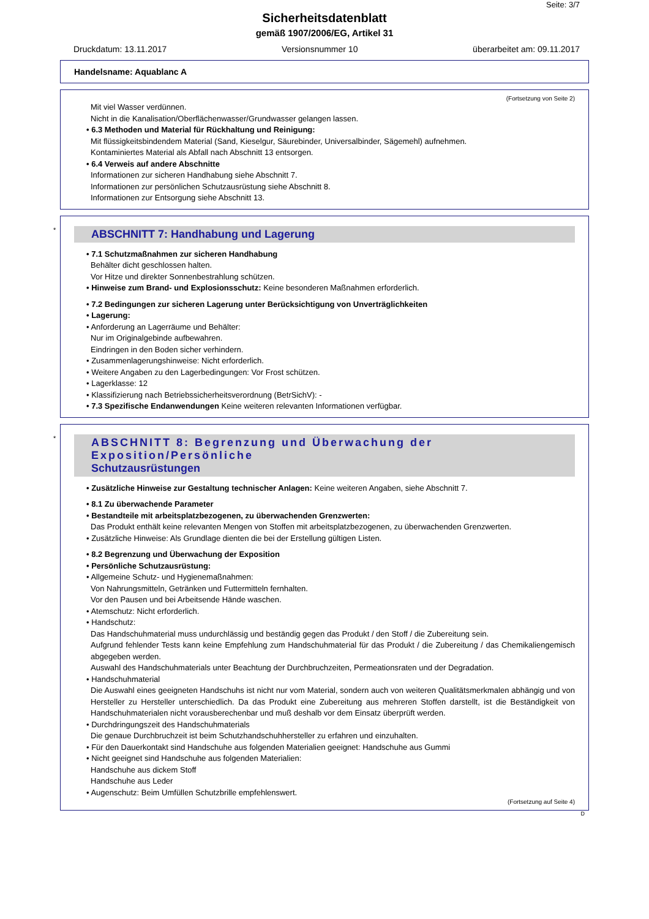Seite: 3/7
Sicherheitsdatenblatt
gemäß 1907/2006/EG, Artikel 31
Druckdatum: 13.11.2017 Versionsnummer 10 überarbeitet am: 09.11.2017
Handelsname: Aquablanc A
(Fortsetzung von Seite 2)
Mit viel Wasser verdünnen.
Nicht in die Kanalisation/Oberflächenwasser/Grundwasser gelangen lassen.
• 6.3 Methoden und Material für Rückhaltung und Reinigung:
Mit flüssigkeitsbindendem Material (Sand, Kieselgur, Säurebinder, Universalbinder, Sägemehl) aufnehmen.
Kontaminiertes Material als Abfall nach Abschnitt 13 entsorgen.
• 6.4 Verweis auf andere Abschnitte
Informationen zur sicheren Handhabung siehe Abschnitt 7.
Informationen zur persönlichen Schutzausrüstung siehe Abschnitt 8.
Informationen zur Entsorgung siehe Abschnitt 13.
*
ABSCHNITT 7: Handhabung und Lagerung
• 7.1 Schutzmaßnahmen zur sicheren Handhabung
Behälter dicht geschlossen halten.
Vor Hitze und direkter Sonnenbestrahlung schützen.
• Hinweise zum Brand- und Explosionsschutz: Keine besonderen Maßnahmen erforderlich.
• 7.2 Bedingungen zur sicheren Lagerung unter Berücksichtigung von Unverträglichkeiten
• Lagerung:
• Anforderung an Lagerräume und Behälter:
Nur im Originalgebinde aufbewahren.
Eindringen in den Boden sicher verhindern.
• Zusammenlagerungshinweise: Nicht erforderlich.
• Weitere Angaben zu den Lagerbedingungen: Vor Frost schützen.
• Lagerklasse: 12
• Klassifizierung nach Betriebssicherheitsverordnung (BetrSichV): -
• 7.3 Spezifische Endanwendungen Keine weiteren relevanten Informationen verfügbar.
*
ABSCHNITT 8: Begrenzung und Überwachung der Exposition/Persönliche
Schutzausrüstungen
• Zusätzliche Hinweise zur Gestaltung technischer Anlagen: Keine weiteren Angaben, siehe Abschnitt 7.
• 8.1 Zu überwachende Parameter
• Bestandteile mit arbeitsplatzbezogenen, zu überwachenden Grenzwerten:
Das Produkt enthält keine relevanten Mengen von Stoffen mit arbeitsplatzbezogenen, zu überwachenden Grenzwerten.
• Zusätzliche Hinweise: Als Grundlage dienten die bei der Erstellung gültigen Listen.
• 8.2 Begrenzung und Überwachung der Exposition
• Persönliche Schutzausrüstung:
• Allgemeine Schutz- und Hygienemaßnahmen:
Von Nahrungsmitteln, Getränken und Futtermitteln fernhalten.
Vor den Pausen und bei Arbeitsende Hände waschen.
• Atemschutz: Nicht erforderlich.
• Handschutz:
Das Handschuhmaterial muss undurchlässig und beständig gegen das Produkt / den Stoff / die Zubereitung sein.
Aufgrund fehlender Tests kann keine Empfehlung zum Handschuhmaterial für das Produkt / die Zubereitung / das Chemikaliengemisch abgegeben werden.
Auswahl des Handschuhmaterials unter Beachtung der Durchbruchzeiten, Permeationsraten und der Degradation.
• Handschuhmaterial
Die Auswahl eines geeigneten Handschuhs ist nicht nur vom Material, sondern auch von weiteren Qualitätsmerkmalen abhängig und von Hersteller zu Hersteller unterschiedlich. Da das Produkt eine Zubereitung aus mehreren Stoffen darstellt, ist die Beständigkeit von Handschuhmaterialen nicht vorausberechenbar und muß deshalb vor dem Einsatz überprüft werden.
• Durchdringungszeit des Handschuhmaterials
Die genaue Durchbruchzeit ist beim Schutzhandschuhhersteller zu erfahren und einzuhalten.
• Für den Dauerkontakt sind Handschuhe aus folgenden Materialien geeignet: Handschuhe aus Gummi
• Nicht geeignet sind Handschuhe aus folgenden Materialien:
Handschuhe aus dickem Stoff
Handschuhe aus Leder
• Augenschutz: Beim Umfüllen Schutzbrille empfehlenswert.
(Fortsetzung auf Seite 4)
D